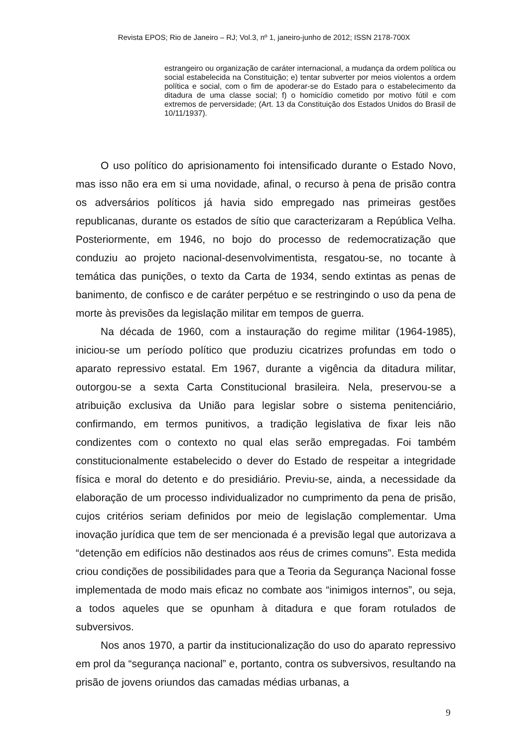Revista EPOS; Rio de Janeiro – RJ; Vol.3, nº 1, janeiro-junho de 2012; ISSN 2178-700X
estrangeiro ou organização de caráter internacional, a mudança da ordem política ou social estabelecida na Constituição; e) tentar subverter por meios violentos a ordem política e social, com o fim de apoderar-se do Estado para o estabelecimento da ditadura de uma classe social; f) o homicídio cometido por motivo fútil e com extremos de perversidade; (Art. 13 da Constituição dos Estados Unidos do Brasil de 10/11/1937).
O uso político do aprisionamento foi intensificado durante o Estado Novo, mas isso não era em si uma novidade, afinal, o recurso à pena de prisão contra os adversários políticos já havia sido empregado nas primeiras gestões republicanas, durante os estados de sítio que caracterizaram a República Velha. Posteriormente, em 1946, no bojo do processo de redemocratização que conduziu ao projeto nacional-desenvolvimentista, resgatou-se, no tocante à temática das punições, o texto da Carta de 1934, sendo extintas as penas de banimento, de confisco e de caráter perpétuo e se restringindo o uso da pena de morte às previsões da legislação militar em tempos de guerra.
Na década de 1960, com a instauração do regime militar (1964-1985), iniciou-se um período político que produziu cicatrizes profundas em todo o aparato repressivo estatal. Em 1967, durante a vigência da ditadura militar, outorgou-se a sexta Carta Constitucional brasileira. Nela, preservou-se a atribuição exclusiva da União para legislar sobre o sistema penitenciário, confirmando, em termos punitivos, a tradição legislativa de fixar leis não condizentes com o contexto no qual elas serão empregadas. Foi também constitucionalmente estabelecido o dever do Estado de respeitar a integridade física e moral do detento e do presidiário. Previu-se, ainda, a necessidade da elaboração de um processo individualizador no cumprimento da pena de prisão, cujos critérios seriam definidos por meio de legislação complementar. Uma inovação jurídica que tem de ser mencionada é a previsão legal que autorizava a “detenção em edifícios não destinados aos réus de crimes comuns”. Esta medida criou condições de possibilidades para que a Teoria da Segurança Nacional fosse implementada de modo mais eficaz no combate aos “inimigos internos”, ou seja, a todos aqueles que se opunham à ditadura e que foram rotulados de subversivos.
Nos anos 1970, a partir da institucionalização do uso do aparato repressivo em prol da “segurança nacional” e, portanto, contra os subversivos, resultando na prisão de jovens oriundos das camadas médias urbanas, a
9